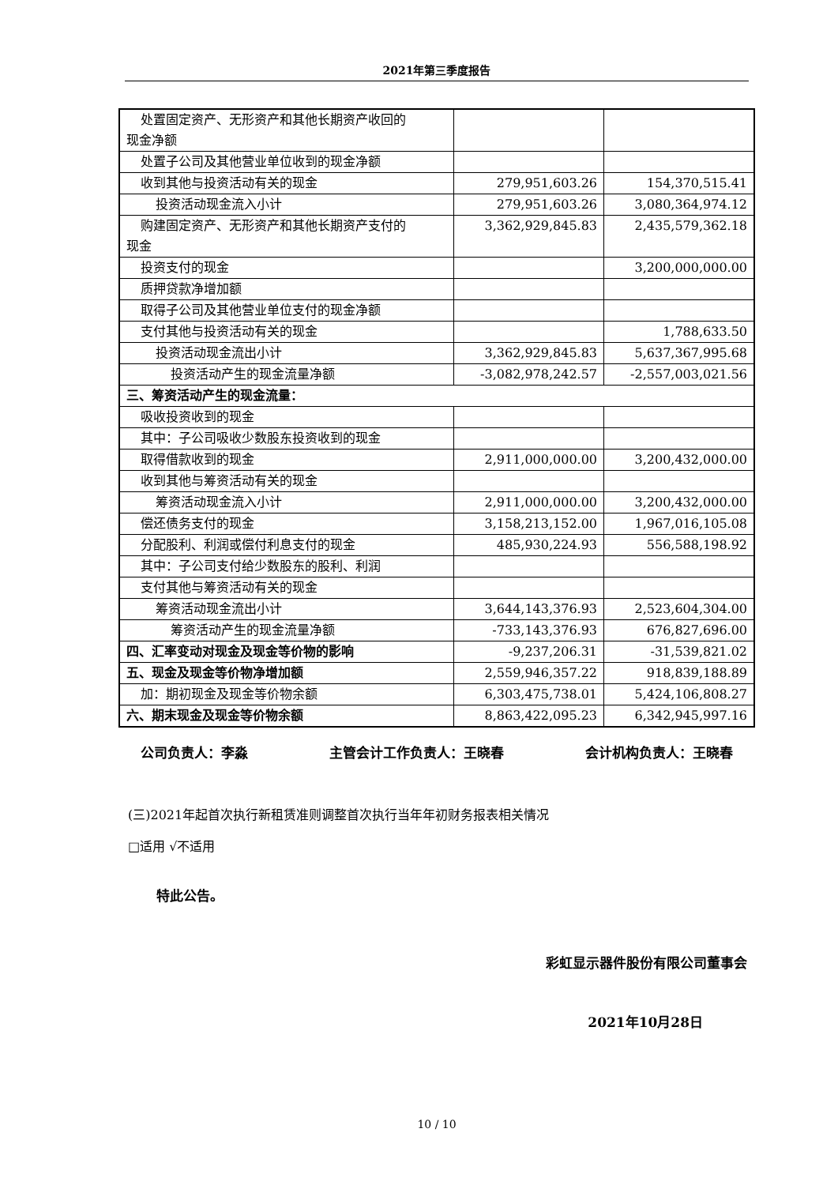2021年第三季度报告
| 处置固定资产、无形资产和其他长期资产收回的 现金净额 | | |
| 处置子公司及其他营业单位收到的现金净额 | | |
| 收到其他与投资活动有关的现金 | 279,951,603.26 | 154,370,515.41 |
| 投资活动现金流入小计 | 279,951,603.26 | 3,080,364,974.12 |
| 购建固定资产、无形资产和其他长期资产支付的 现金 | 3,362,929,845.83 | 2,435,579,362.18 |
| 投资支付的现金 | | 3,200,000,000.00 |
| 质押贷款净增加额 | | |
| 取得子公司及其他营业单位支付的现金净额 | | |
| 支付其他与投资活动有关的现金 | | 1,788,633.50 |
| 投资活动现金流出小计 | 3,362,929,845.83 | 5,637,367,995.68 |
| 投资活动产生的现金流量净额 | -3,082,978,242.57 | -2,557,003,021.56 |
| 三、筹资活动产生的现金流量： | | |
| 吸收投资收到的现金 | | |
| 其中：子公司吸收少数股东投资收到的现金 | | |
| 取得借款收到的现金 | 2,911,000,000.00 | 3,200,432,000.00 |
| 收到其他与筹资活动有关的现金 | | |
| 筹资活动现金流入小计 | 2,911,000,000.00 | 3,200,432,000.00 |
| 偿还债务支付的现金 | 3,158,213,152.00 | 1,967,016,105.08 |
| 分配股利、利润或偿付利息支付的现金 | 485,930,224.93 | 556,588,198.92 |
| 其中：子公司支付给少数股东的股利、利润 | | |
| 支付其他与筹资活动有关的现金 | | |
| 筹资活动现金流出小计 | 3,644,143,376.93 | 2,523,604,304.00 |
| 筹资活动产生的现金流量净额 | -733,143,376.93 | 676,827,696.00 |
| 四、汇率变动对现金及现金等价物的影响 | -9,237,206.31 | -31,539,821.02 |
| 五、现金及现金等价物净增加额 | 2,559,946,357.22 | 918,839,188.89 |
| 加：期初现金及现金等价物余额 | 6,303,475,738.01 | 5,424,106,808.27 |
| 六、期末现金及现金等价物余额 | 8,863,422,095.23 | 6,342,945,997.16 |
公司负责人：李淼 主管会计工作负责人：王晓春 会计机构负责人：王晓春
(三)2021年起首次执行新租赁准则调整首次执行当年年初财务报表相关情况
□适用 √不适用
特此公告。
彩虹显示器件股份有限公司董事会
2021年10月28日
10 / 10